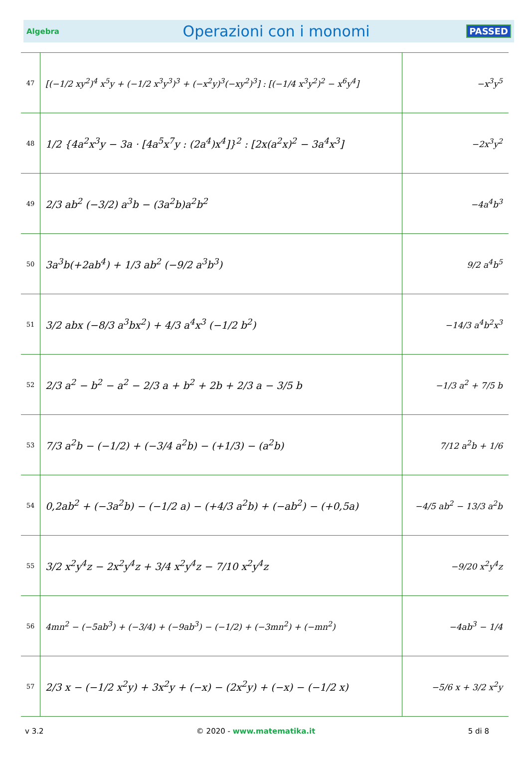Algebra Operazioni con i monomi PASSED
| 47 | [(−1/2 xy<sup>2</sup>)<sup>4</sup> x<sup>5</sup>y + (−1/2 x<sup>3</sup>y<sup>3</sup>)<sup>3</sup> + (−x<sup>2</sup>y)<sup>3</sup>(−xy<sup>2</sup>)<sup>3</sup>] : [(−1/4 x<sup>3</sup>y<sup>2</sup>)<sup>2</sup> − x<sup>6</sup>y<sup>4</sup>] | −x<sup>3</sup>y<sup>5</sup> |
| 48 | 1/2 {4a<sup>2</sup>x<sup>3</sup>y − 3a · [4a<sup>5</sup>x<sup>7</sup>y : (2a<sup>4</sup>)x<sup>4</sup>]}<sup>2</sup> : [2x(a<sup>2</sup>x)<sup>2</sup> − 3a<sup>4</sup>x<sup>3</sup>] | −2x<sup>3</sup>y<sup>2</sup> |
| 49 | 2/3 ab<sup>2</sup> (−3/2) a<sup>3</sup>b − (3a<sup>2</sup>b)a<sup>2</sup>b<sup>2</sup> | −4a<sup>4</sup>b<sup>3</sup> |
| 50 | 3a<sup>3</sup>b(+2ab<sup>4</sup>) + 1/3 ab<sup>2</sup> (−9/2 a<sup>3</sup>b<sup>3</sup>) | 9/2 a<sup>4</sup>b<sup>5</sup> |
| 51 | 3/2 abx (−8/3 a<sup>3</sup>bx<sup>2</sup>) + 4/3 a<sup>4</sup>x<sup>3</sup> (−1/2 b<sup>2</sup>) | −14/3 a<sup>4</sup>b<sup>2</sup>x<sup>3</sup> |
| 52 | 2/3 a<sup>2</sup> − b<sup>2</sup> − a<sup>2</sup> − 2/3 a + b<sup>2</sup> + 2b + 2/3 a − 3/5 b | −1/3 a<sup>2</sup> + 7/5 b |
| 53 | 7/3 a<sup>2</sup>b − (−1/2) + (−3/4 a<sup>2</sup>b) − (+1/3) − (a<sup>2</sup>b) | 7/12 a<sup>2</sup>b + 1/6 |
| 54 | 0,2ab<sup>2</sup> + (−3a<sup>2</sup>b) − (−1/2 a) − (+4/3 a<sup>2</sup>b) + (−ab<sup>2</sup>) − (+0,5a) | −4/5 ab<sup>2</sup> − 13/3 a<sup>2</sup>b |
| 55 | 3/2 x<sup>2</sup>y<sup>4</sup>z − 2x<sup>2</sup>y<sup>4</sup>z + 3/4 x<sup>2</sup>y<sup>4</sup>z − 7/10 x<sup>2</sup>y<sup>4</sup>z | −9/20 x<sup>2</sup>y<sup>4</sup>z |
| 56 | 4mn<sup>2</sup> − (−5ab<sup>3</sup>) + (−3/4) + (−9ab<sup>3</sup>) − (−1/2) + (−3mn<sup>2</sup>) + (−mn<sup>2</sup>) | −4ab<sup>3</sup> − 1/4 |
| 57 | 2/3 x − (−1/2 x<sup>2</sup>y) + 3x<sup>2</sup>y + (−x) − (2x<sup>2</sup>y) + (−x) − (−1/2 x) | −5/6 x + 3/2 x<sup>2</sup>y |
v 3.2 © 2020 - www.matematika.it 5 di 8